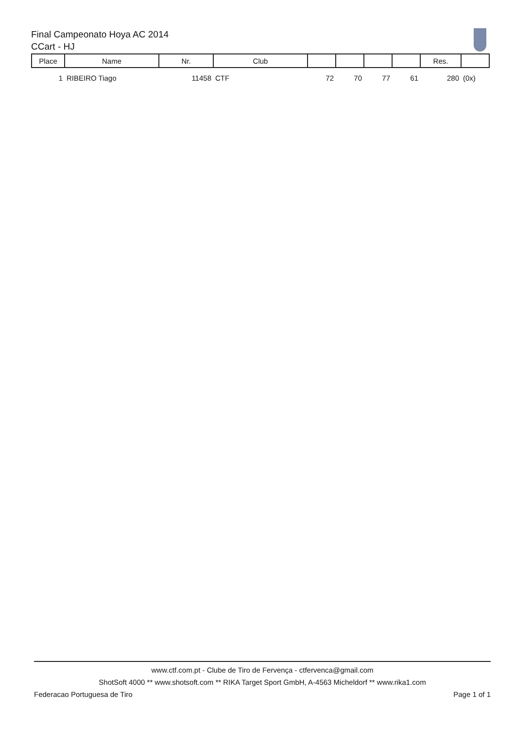Final Campeonato Hoya AC 2014
CCart - HJ
| Place | Name | Nr. | Club | | | | | Res. | |
| --- | --- | --- | --- | --- | --- | --- | --- | --- | --- |
| 1 | RIBEIRO Tiago | 11458 | CTF | 72 | 70 | 77 | 61 | 280 | (0x) |
www.ctf.com.pt - Clube de Tiro de Fervença - ctfervenca@gmail.com
ShotSoft 4000 ** www.shotsoft.com ** RIKA Target Sport GmbH, A-4563 Micheldorf ** www.rika1.com
Federacao Portuguesa de Tiro Page 1 of 1